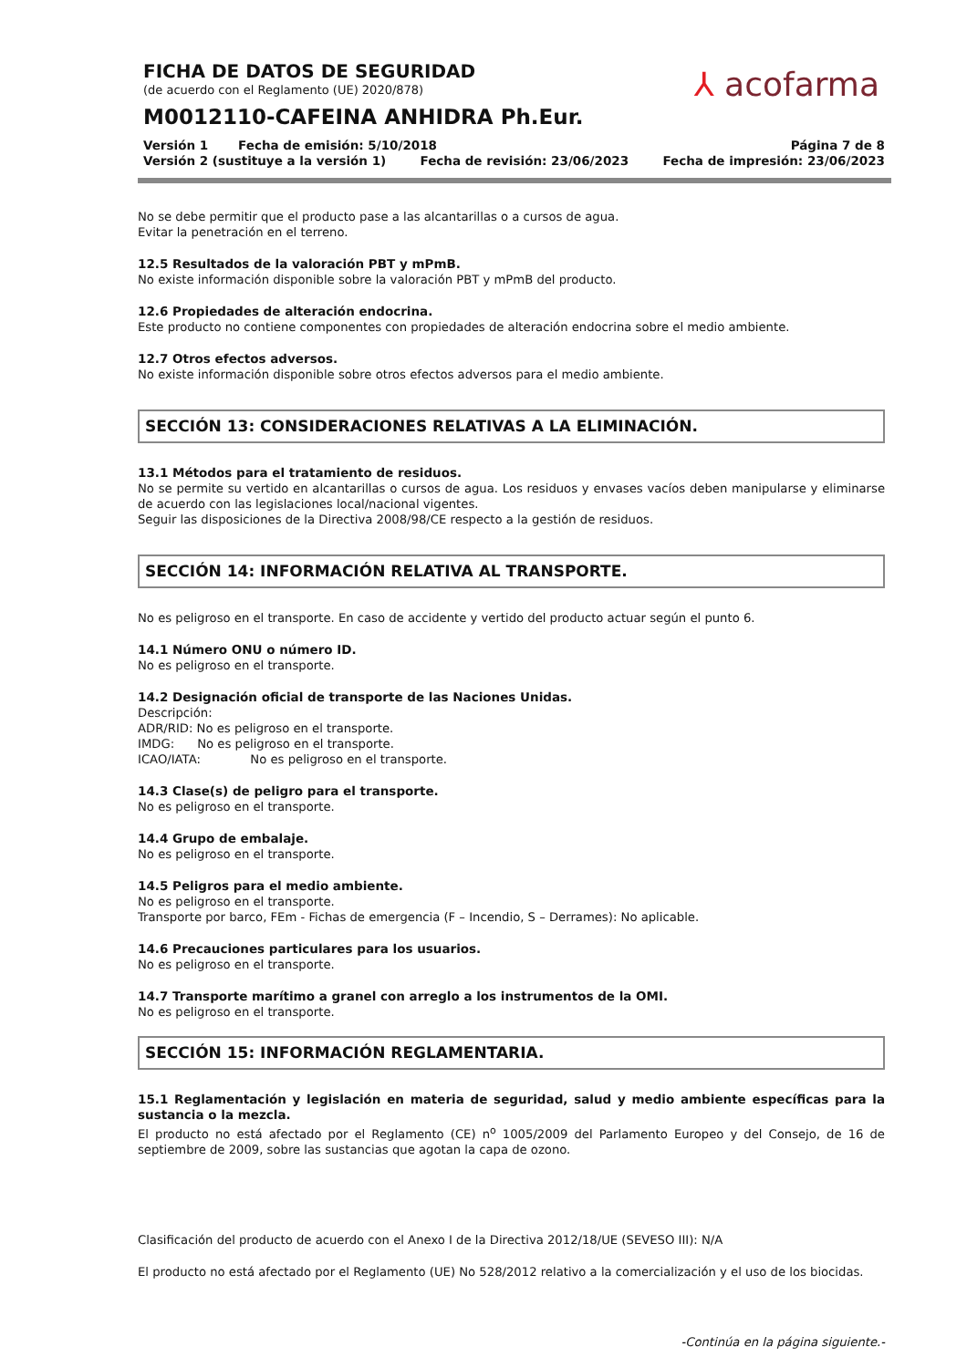FICHA DE DATOS DE SEGURIDAD
(de acuerdo con el Reglamento (UE) 2020/878)
M0012110-CAFEINA ANHIDRA Ph.Eur.
Versión 1 Fecha de emisión: 5/10/2018 Página 7 de 8
Versión 2 (sustituye a la versión 1) Fecha de revisión: 23/06/2023 Fecha de impresión: 23/06/2023
⅄ acofarma
No se debe permitir que el producto pase a las alcantarillas o a cursos de agua.
Evitar la penetración en el terreno.
12.5 Resultados de la valoración PBT y mPmB.
No existe información disponible sobre la valoración PBT y mPmB del producto.
12.6 Propiedades de alteración endocrina.
Este producto no contiene componentes con propiedades de alteración endocrina sobre el medio ambiente.
12.7 Otros efectos adversos.
No existe información disponible sobre otros efectos adversos para el medio ambiente.
SECCIÓN 13: CONSIDERACIONES RELATIVAS A LA ELIMINACIÓN.
13.1 Métodos para el tratamiento de residuos.
No se permite su vertido en alcantarillas o cursos de agua. Los residuos y envases vacíos deben manipularse y eliminarse de acuerdo con las legislaciones local/nacional vigentes.
Seguir las disposiciones de la Directiva 2008/98/CE respecto a la gestión de residuos.
SECCIÓN 14: INFORMACIÓN RELATIVA AL TRANSPORTE.
No es peligroso en el transporte. En caso de accidente y vertido del producto actuar según el punto 6.
14.1 Número ONU o número ID.
No es peligroso en el transporte.
14.2 Designación oficial de transporte de las Naciones Unidas.
Descripción:
ADR/RID: No es peligroso en el transporte.
IMDG: No es peligroso en el transporte.
ICAO/IATA: No es peligroso en el transporte.
14.3 Clase(s) de peligro para el transporte.
No es peligroso en el transporte.
14.4 Grupo de embalaje.
No es peligroso en el transporte.
14.5 Peligros para el medio ambiente.
No es peligroso en el transporte.
Transporte por barco, FEm - Fichas de emergencia (F – Incendio, S – Derrames): No aplicable.
14.6 Precauciones particulares para los usuarios.
No es peligroso en el transporte.
14.7 Transporte marítimo a granel con arreglo a los instrumentos de la OMI.
No es peligroso en el transporte.
SECCIÓN 15: INFORMACIÓN REGLAMENTARIA.
15.1 Reglamentación y legislación en materia de seguridad, salud y medio ambiente específicas para la sustancia o la mezcla.
El producto no está afectado por el Reglamento (CE) n<sup>o</sup> 1005/2009 del Parlamento Europeo y del Consejo, de 16 de septiembre de 2009, sobre las sustancias que agotan la capa de ozono.
Clasificación del producto de acuerdo con el Anexo I de la Directiva 2012/18/UE (SEVESO III): N/A
El producto no está afectado por el Reglamento (UE) No 528/2012 relativo a la comercialización y el uso de los biocidas.
-Continúa en la página siguiente.-